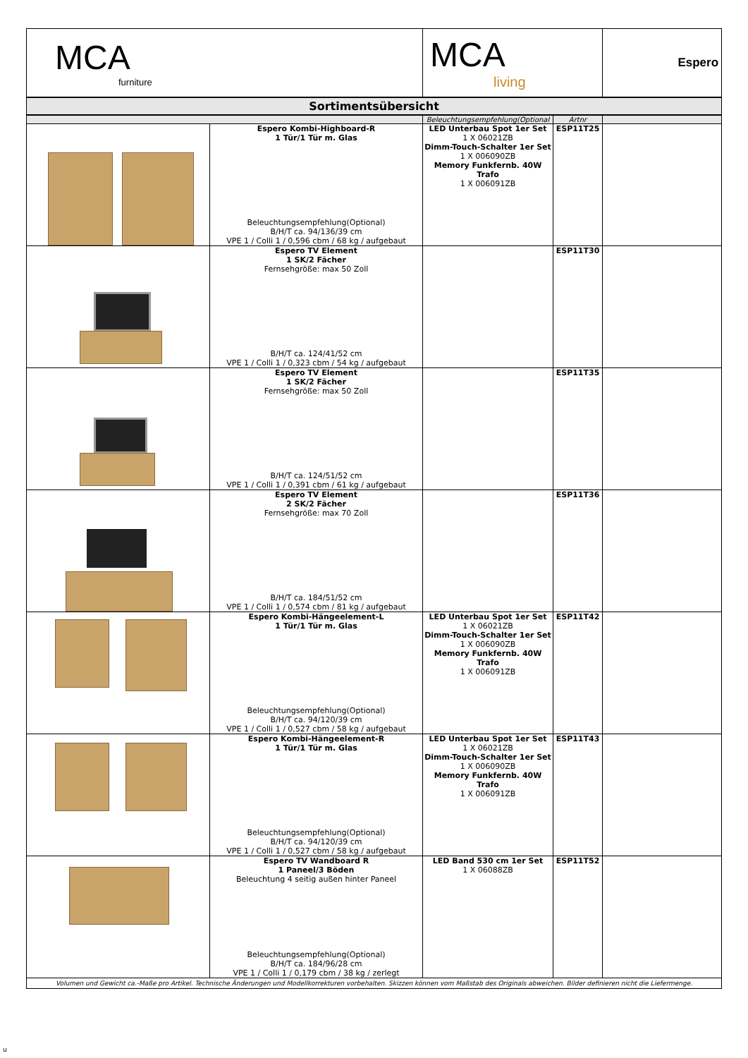| MCA furniture | | MCA living | | Espero |
| Sortimentsübersicht | | | | |
| | | Beleuchtungsempfehlung(Optional | Artnr | |
| | Espero Kombi-Highboard-R 1 Tür/1 Tür m. Glas Beleuchtungsempfehlung(Optional) B/H/T ca. 94/136/39 cm VPE 1 / Colli 1 / 0,596 cbm / 68 kg / aufgebaut | LED Unterbau Spot 1er Set 1 X 06021ZB Dimm-Touch-Schalter 1er Set 1 X 006090ZB Memory Funkfernb. 40W Trafo 1 X 006091ZB | ESP11T25 | |
| | Espero TV Element 1 SK/2 Fächer Fernsehgröße: max 50 Zoll B/H/T ca. 124/41/52 cm VPE 1 / Colli 1 / 0,323 cbm / 54 kg / aufgebaut | | ESP11T30 | |
| | Espero TV Element 1 SK/2 Fächer Fernsehgröße: max 50 Zoll B/H/T ca. 124/51/52 cm VPE 1 / Colli 1 / 0,391 cbm / 61 kg / aufgebaut | | ESP11T35 | |
| | Espero TV Element 2 SK/2 Fächer Fernsehgröße: max 70 Zoll B/H/T ca. 184/51/52 cm VPE 1 / Colli 1 / 0,574 cbm / 81 kg / aufgebaut | | ESP11T36 | |
| | Espero Kombi-Hängeelement-L 1 Tür/1 Tür m. Glas Beleuchtungsempfehlung(Optional) B/H/T ca. 94/120/39 cm VPE 1 / Colli 1 / 0,527 cbm / 58 kg / aufgebaut | LED Unterbau Spot 1er Set 1 X 06021ZB Dimm-Touch-Schalter 1er Set 1 X 006090ZB Memory Funkfernb. 40W Trafo 1 X 006091ZB | ESP11T42 | |
| | Espero Kombi-Hängeelement-R 1 Tür/1 Tür m. Glas Beleuchtungsempfehlung(Optional) B/H/T ca. 94/120/39 cm VPE 1 / Colli 1 / 0,527 cbm / 58 kg / aufgebaut | LED Unterbau Spot 1er Set 1 X 06021ZB Dimm-Touch-Schalter 1er Set 1 X 006090ZB Memory Funkfernb. 40W Trafo 1 X 006091ZB | ESP11T43 | |
| | Espero TV Wandboard R 1 Paneel/3 Böden Beleuchtung 4 seitig außen hinter Paneel Beleuchtungsempfehlung(Optional) B/H/T ca. 184/96/28 cm VPE 1 / Colli 1 / 0,179 cbm / 38 kg / zerlegt | LED Band 530 cm 1er Set 1 X 06088ZB | ESP11T52 | |
| Volumen und Gewicht ca.-Maße pro Artikel. Technische Änderungen und Modellkorrekturen vorbehalten. Skizzen können vom Maßstab des Originals abweichen. Bilder definieren nicht die Liefermenge. | | | | |
u